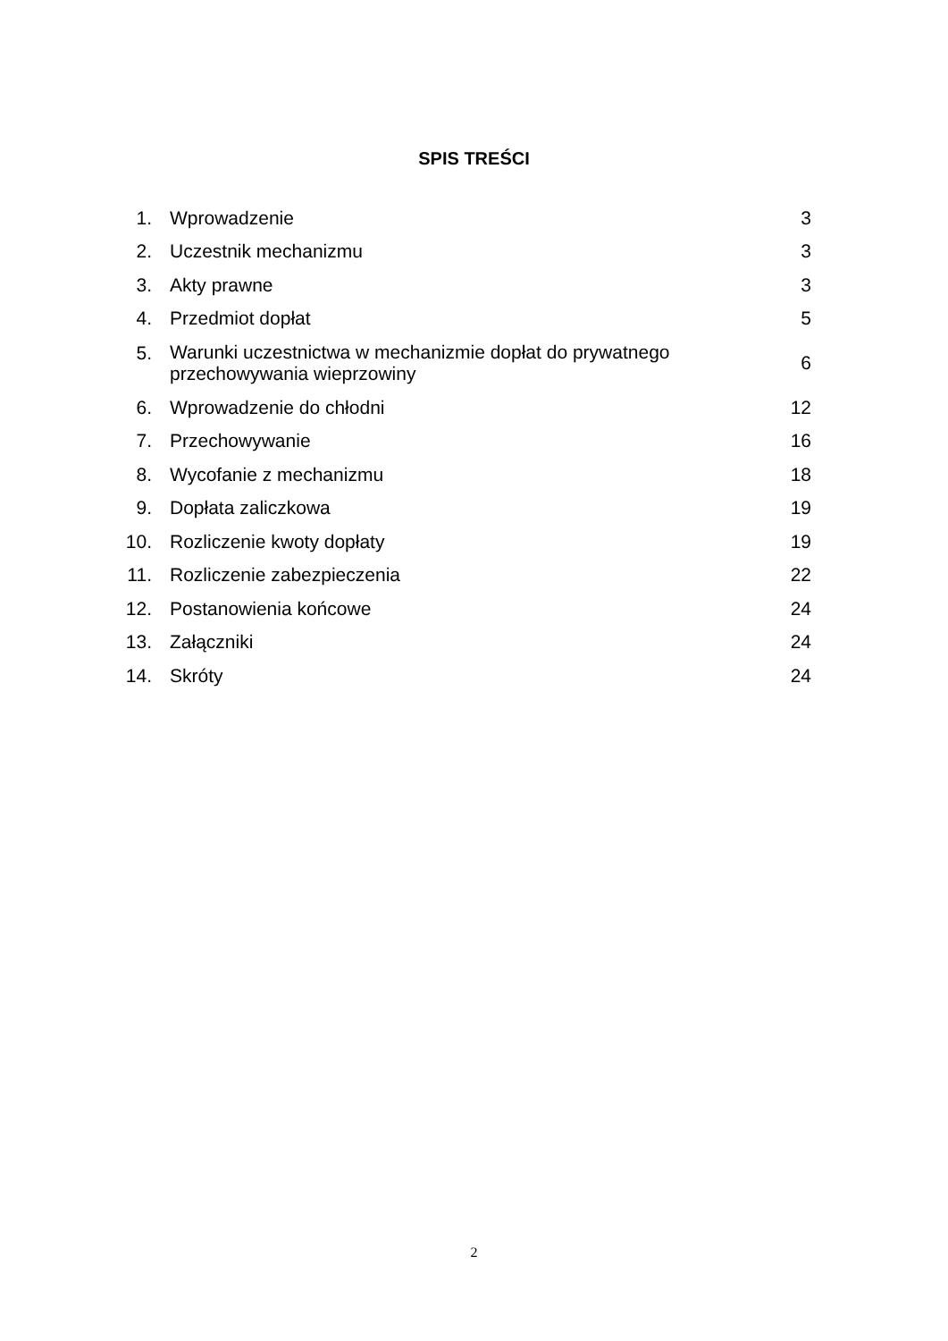SPIS TREŚCI
| 1. | Wprowadzenie | 3 |
| 2. | Uczestnik mechanizmu | 3 |
| 3. | Akty prawne | 3 |
| 4. | Przedmiot dopłat | 5 |
| 5. | Warunki uczestnictwa w mechanizmie dopłat do prywatnego przechowywania wieprzowiny | 6 |
| 6. | Wprowadzenie do chłodni | 12 |
| 7. | Przechowywanie | 16 |
| 8. | Wycofanie z mechanizmu | 18 |
| 9. | Dopłata zaliczkowa | 19 |
| 10. | Rozliczenie kwoty dopłaty | 19 |
| 11. | Rozliczenie zabezpieczenia | 22 |
| 12. | Postanowienia końcowe | 24 |
| 13. | Załączniki | 24 |
| 14. | Skróty | 24 |
2